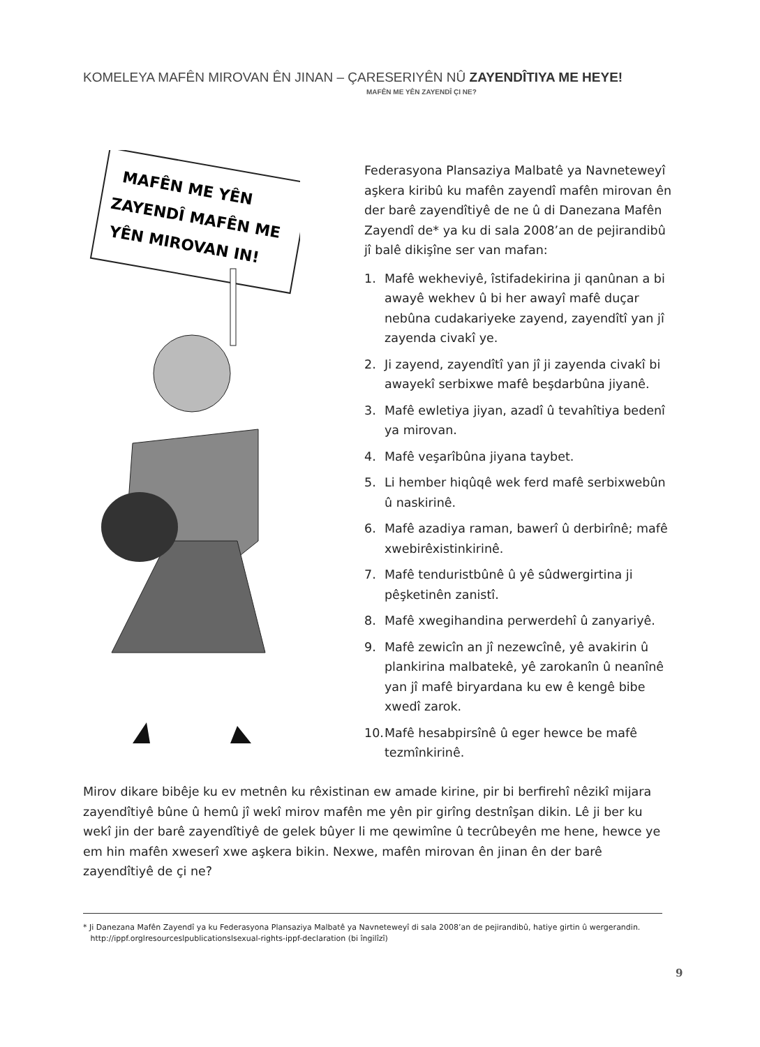KOMELEYA MAFÊN MIROVAN ÊN JINAN – ÇARESERIYÊN NÛ ZAYENDÎTIYA ME HEYE!
MAFÊN ME YÊN ZAYENDÎ ÇI NE?
MAFÊN ME YÊN
ZAYENDÎ MAFÊN ME
YÊN MIROVAN IN!
Federasyona Plansaziya Malbatê ya Navneteweyî aşkera kiribû ku mafên zayendî mafên mirovan ên der barê zayendîtiyê de ne û di Danezana Mafên Zayendî de* ya ku di sala 2008’an de pejirandibû jî balê dikişîne ser van mafan:
1. Mafê wekheviyê, îstifadekirina ji qanûnan a bi awayê wekhev û bi her awayî mafê duçar nebûna cudakariyeke zayend, zayendîtî yan jî zayenda civakî ye.
2. Ji zayend, zayendîtî yan jî ji zayenda civakî bi awayekî serbixwe mafê beşdarbûna jiyanê.
3. Mafê ewletiya jiyan, azadî û tevahîtiya bedenî ya mirovan.
4. Mafê veşarîbûna jiyana taybet.
5. Li hember hiqûqê wek ferd mafê serbixwebûn û naskirinê.
6. Mafê azadiya raman, bawerî û derbirînê; mafê xwebirêxistinkirinê.
7. Mafê tenduristbûnê û yê sûdwergirtina ji pêşketinên zanistî.
8. Mafê xwegihandina perwerdehî û zanyariyê.
9. Mafê zewicîn an jî nezewcînê, yê avakirin û plankirina malbatekê, yê zarokanîn û neanînê yan jî mafê biryardana ku ew ê kengê bibe xwedî zarok.
10.
Mafê hesabpirsînê û eger hewce be mafê tezmînkirinê.
Mirov dikare bibêje ku ev metnên ku rêxistinan ew amade kirine, pir bi berfirehî nêzikî mijara zayendîtiyê bûne û hemû jî wekî mirov mafên me yên pir girîng destnîşan dikin. Lê ji ber ku wekî jin der barê zayendîtiyê de gelek bûyer li me qewimîne û tecrûbeyên me hene, hewce ye em hin mafên xweserî xwe aşkera bikin. Nexwe, mafên mirovan ên jinan ên der barê zayendîtiyê de çi ne?
* Ji Danezana Mafên Zayendî ya ku Federasyona Plansaziya Malbatê ya Navneteweyî di sala 2008’an de pejirandibû, hatiye girtin û wergerandin.
http://ippf.orglresourceslpublicationslsexual-rights-ippf-declaration (bi îngilîzî)
9